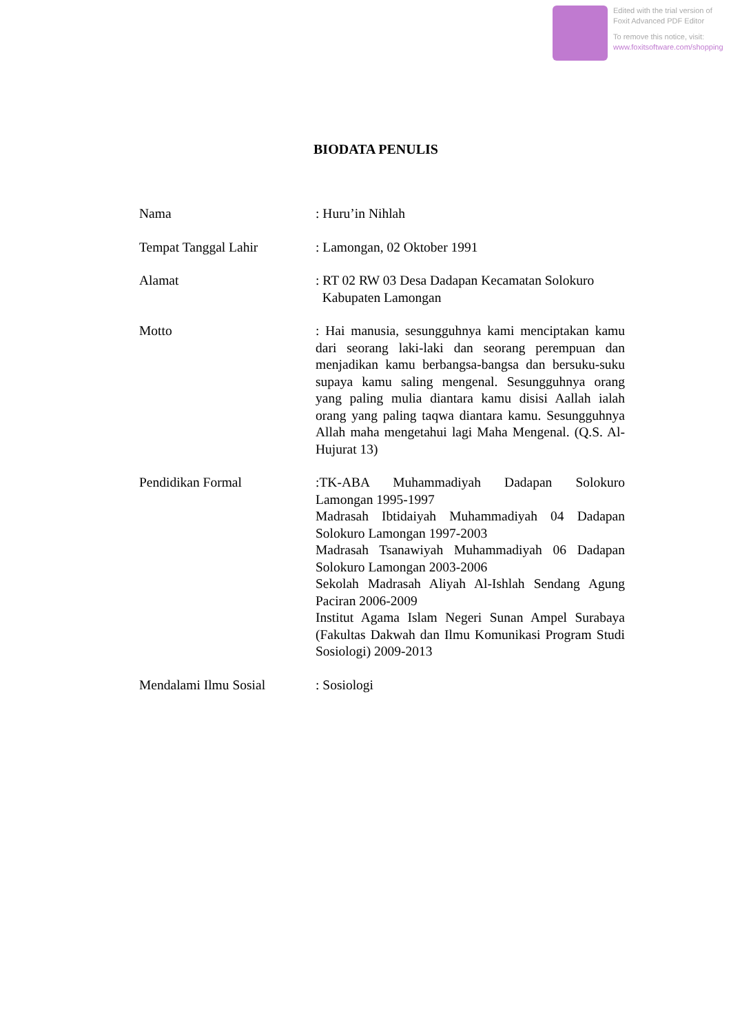Edited with the trial version of
Foxit Advanced PDF Editor
To remove this notice, visit:
www.foxitsoftware.com/shopping
BIODATA PENULIS
Nama : Huru’in Nihlah
Tempat Tanggal Lahir : Lamongan, 02 Oktober 1991
Alamat : RT 02 RW 03 Desa Dadapan Kecamatan Solokuro
Kabupaten Lamongan
Motto : Hai manusia, sesungguhnya kami menciptakan kamu dari seorang laki-laki dan seorang perempuan dan menjadikan kamu berbangsa-bangsa dan bersuku-suku supaya kamu saling mengenal. Sesungguhnya orang yang paling mulia diantara kamu disisi Aallah ialah orang yang paling taqwa diantara kamu. Sesungguhnya Allah maha mengetahui lagi Maha Mengenal. (Q.S. Al-Hujurat 13)
Pendidikan Formal :TK-ABA Muhammadiyah Dadapan Solokuro Lamongan 1995-1997
Madrasah Ibtidaiyah Muhammadiyah 04 Dadapan Solokuro Lamongan 1997-2003
Madrasah Tsanawiyah Muhammadiyah 06 Dadapan Solokuro Lamongan 2003-2006
Sekolah Madrasah Aliyah Al-Ishlah Sendang Agung Paciran 2006-2009
Institut Agama Islam Negeri Sunan Ampel Surabaya (Fakultas Dakwah dan Ilmu Komunikasi Program Studi Sosiologi) 2009-2013
Mendalami Ilmu Sosial : Sosiologi